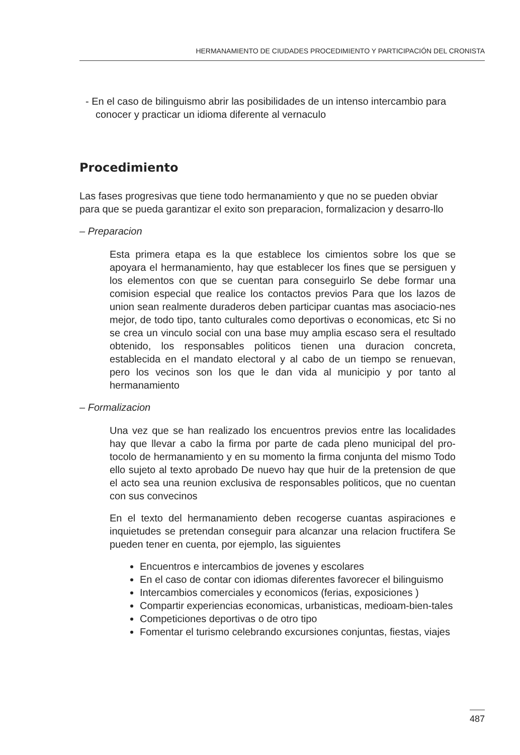HERMANAMIENTO DE CIUDADES PROCEDIMIENTO Y PARTICIPACIÓN DEL CRONISTA
- En el caso de bilinguismo abrir las posibilidades de un intenso intercambio para conocer y practicar un idioma diferente al vernaculo
Procedimiento
Las fases progresivas que tiene todo hermanamiento y que no se pueden obviar para que se pueda garantizar el exito son preparacion, formalizacion y desarro-llo
– Preparacion
Esta primera etapa es la que establece los cimientos sobre los que se apoyara el hermanamiento, hay que establecer los fines que se persiguen y los elementos con que se cuentan para conseguirlo Se debe formar una comision especial que realice los contactos previos Para que los lazos de union sean realmente duraderos deben participar cuantas mas asociacio-nes mejor, de todo tipo, tanto culturales como deportivas o economicas, etc Si no se crea un vinculo social con una base muy amplia escaso sera el resultado obtenido, los responsables politicos tienen una duracion concreta, establecida en el mandato electoral y al cabo de un tiempo se renuevan, pero los vecinos son los que le dan vida al municipio y por tanto al hermanamiento
– Formalizacion
Una vez que se han realizado los encuentros previos entre las localidades hay que llevar a cabo la firma por parte de cada pleno municipal del pro-tocolo de hermanamiento y en su momento la firma conjunta del mismo Todo ello sujeto al texto aprobado De nuevo hay que huir de la pretension de que el acto sea una reunion exclusiva de responsables politicos, que no cuentan con sus convecinos
En el texto del hermanamiento deben recogerse cuantas aspiraciones e inquietudes se pretendan conseguir para alcanzar una relacion fructifera Se pueden tener en cuenta, por ejemplo, las siguientes
Encuentros e intercambios de jovenes y escolares
En el caso de contar con idiomas diferentes favorecer el bilinguismo
Intercambios comerciales y economicos (ferias, exposiciones )
Compartir experiencias economicas, urbanisticas, medioam-bien-tales
Competiciones deportivas o de otro tipo
Fomentar el turismo celebrando excursiones conjuntas, fiestas, viajes
487